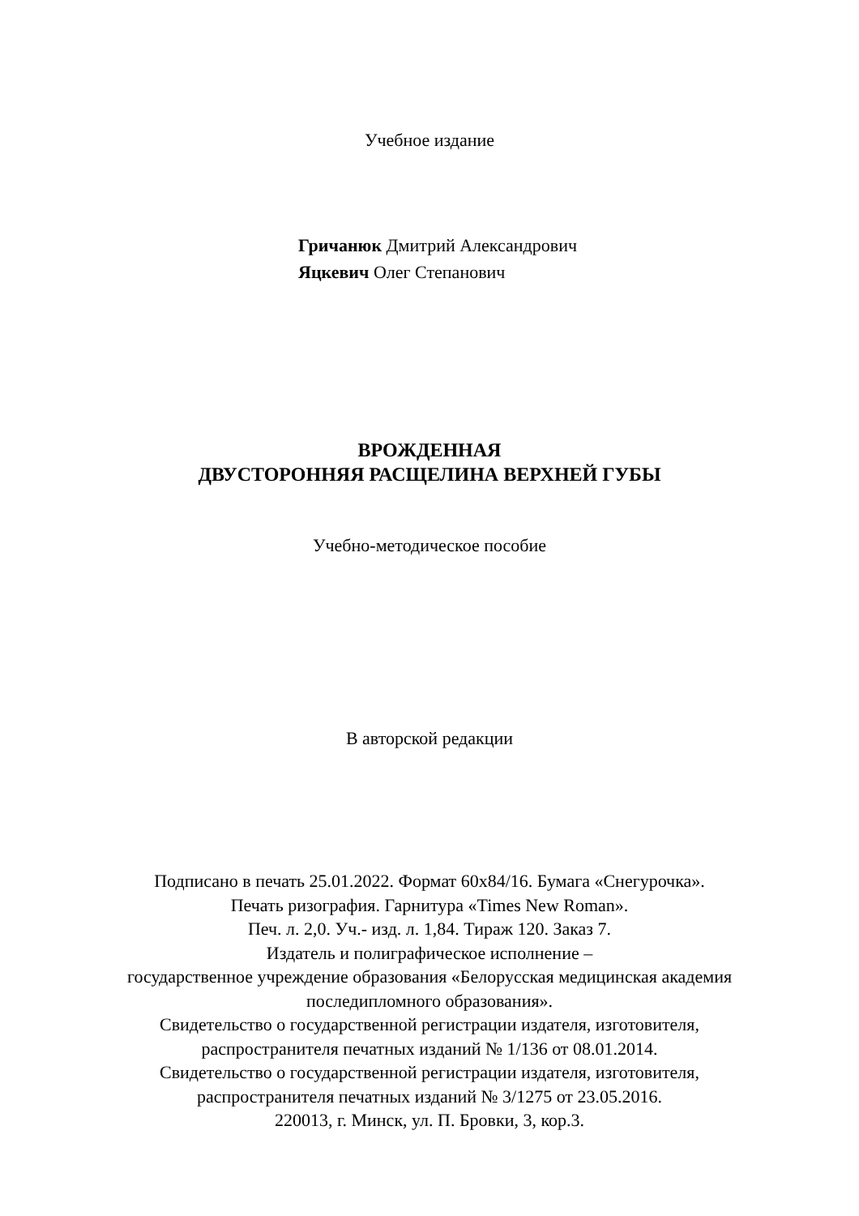Учебное издание
Гричанюк Дмитрий Александрович
Яцкевич Олег Степанович
ВРОЖДЕННАЯ
ДВУСТОРОННЯЯ РАСЩЕЛИНА ВЕРХНЕЙ ГУБЫ
Учебно-методическое пособие
В авторской редакции
Подписано в печать 25.01.2022. Формат 60х84/16. Бумага «Снегурочка».
Печать ризография. Гарнитура «Times New Roman».
Печ. л. 2,0. Уч.- изд. л. 1,84. Тираж 120. Заказ 7.
Издатель и полиграфическое исполнение –
государственное учреждение образования «Белорусская медицинская академия
последипломного образования».
Свидетельство о государственной регистрации издателя, изготовителя,
распространителя печатных изданий № 1/136 от 08.01.2014.
Свидетельство о государственной регистрации издателя, изготовителя,
распространителя печатных изданий № 3/1275 от 23.05.2016.
220013, г. Минск, ул. П. Бровки, 3, кор.3.